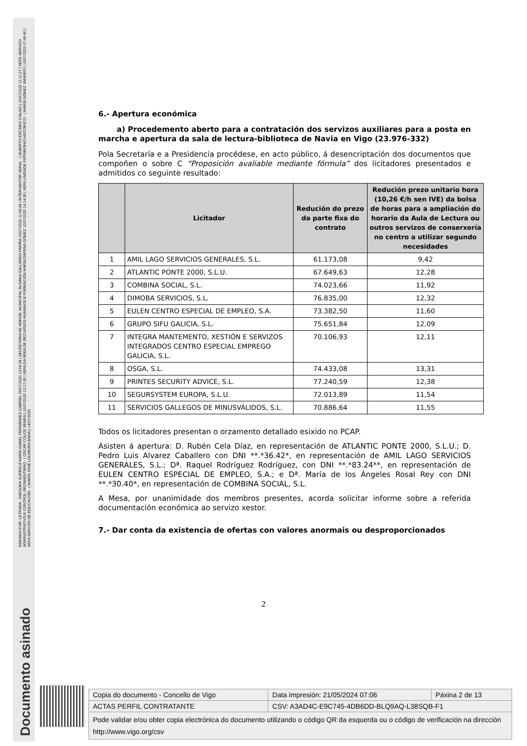ASINADO POR: LETRADA - ASESORA XURÍDICA MARÍA ISABEL FERNÁNDEZ GABRIEL 09/07/2020 13:54:28 | SECRETARIA DE ADMON. MUNICIPAL SUSANA GALLARDO FARIÑA 10/07/2020 11:06:38 | INTERVENTOR XERAL - ( ALBERTO ESCARIZ COUSO ) 10/07/2020 11:11:27 | XEFE SERVIZO ADMINISTRATIVO E CONTROL ORZAMENTARIO - ( OSCAR COUCE SENRA ) 10/07/2020 12:17:35 | XEFA DA ÁREA DE RECURSOS HUMANOS E FORMACIÓN MARÍA DAPENA GÓMEZ 10/07/2020 14:14:39 | XEFA UNIDADE PATRIMONIO HISTÓRICO - ( MARÍA GÓMEZ JANEIRO ) 13/07/2020 07:49:40 | XEFA SERVIZO DE EDUCACIÓN - ( MARÍA JOSÉ LOUREIRO BADA ) 14/07/2020
Documento asinado
6.- Apertura económica
a) Procedemento aberto para a contratación dos servizos auxiliares para a posta en marcha e apertura da sala de lectura-biblioteca de Navia en Vigo (23.976-332)
Pola Secretaría e a Presidencia procédese, en acto público, á desencriptación dos documentos que compoñen o sobre C “Proposición avaliable mediante fórmula” dos licitadores presentados e admitidos co seguinte resultado:
| | Licitador | Redución do prezo da parte fixa do contrato | Redución prezo unitario hora (10,26 €/h sen IVE) da bolsa de horas para a ampliación do horario da Aula de Lectura ou outros servizos de conserxería no centro a utilizar segundo necesidades |
| --- | --- | --- | --- |
| 1 | AMIL LAGO SERVICIOS GENERALES, S.L. | 61.173,08 | 9,42 |
| 2 | ATLANTIC PONTE 2000, S.L.U. | 67.649,63 | 12,28 |
| 3 | COMBINA SOCIAL, S.L. | 74.023,66 | 11,92 |
| 4 | DIMOBA SERVICIOS, S.L. | 76.835,00 | 12,32 |
| 5 | EULEN CENTRO ESPECIAL DE EMPLEO, S.A. | 73.382,50 | 11,60 |
| 6 | GRUPO SIFU GALICIA, S.L. | 75.651,84 | 12,09 |
| 7 | INTEGRA MANTEMENTO, XESTIÓN E SERVIZOS INTEGRADOS CENTRO ESPECIAL EMPREGO GALICIA, S.L. | 70.106,93 | 12,11 |
| 8 | OSGA, S.L. | 74.433,08 | 13,31 |
| 9 | PRINTES SECURITY ADVICE, S.L. | 77.240,59 | 12,38 |
| 10 | SEGURSYSTEM EUROPA, S.L.U. | 72.013,89 | 11,54 |
| 11 | SERVICIOS GALLEGOS DE MINUSVÁLIDOS, S.L. | 70.886,64 | 11,55 |
Todos os licitadores presentan o orzamento detallado esixido no PCAP.
Asisten á apertura: D. Rubén Cela Díaz, en representación de ATLANTIC PONTE 2000, S.L.U.; D. Pedro Luis Alvarez Caballero con DNI **.*36.42*, en representación de AMIL LAGO SERVICIOS GENERALES, S.L.; Dª. Raquel Rodríguez Rodríguez, con DNI **.*83.24**, en representación de EULEN CENTRO ESPECIAL DE EMPLEO, S.A.; e Dª. María de los Ángeles Rosal Rey con DNI **.*30.40*, en representación de COMBINA SOCIAL, S.L.
A Mesa, por unanimidade dos membros presentes, acorda solicitar informe sobre a referida documentación económica ao servizo xestor.
7.- Dar conta da existencia de ofertas con valores anormais ou desproporcionados
2
| Copia do documento - Concello de Vigo | Data impresión: 21/05/2024 07:06 | Páxina 2 de 13 |
| ACTAS PERFIL CONTRATANTE | CSV: A3AD4C-E9C745-4DB6DD-BLQ9AQ-L38SQB-F1 | |
| Pode validar e/ou obter copia electrónica do documento utilizando o código QR da esquerda ou o código de verificación na dirección http://www.vigo.org/csv | | |